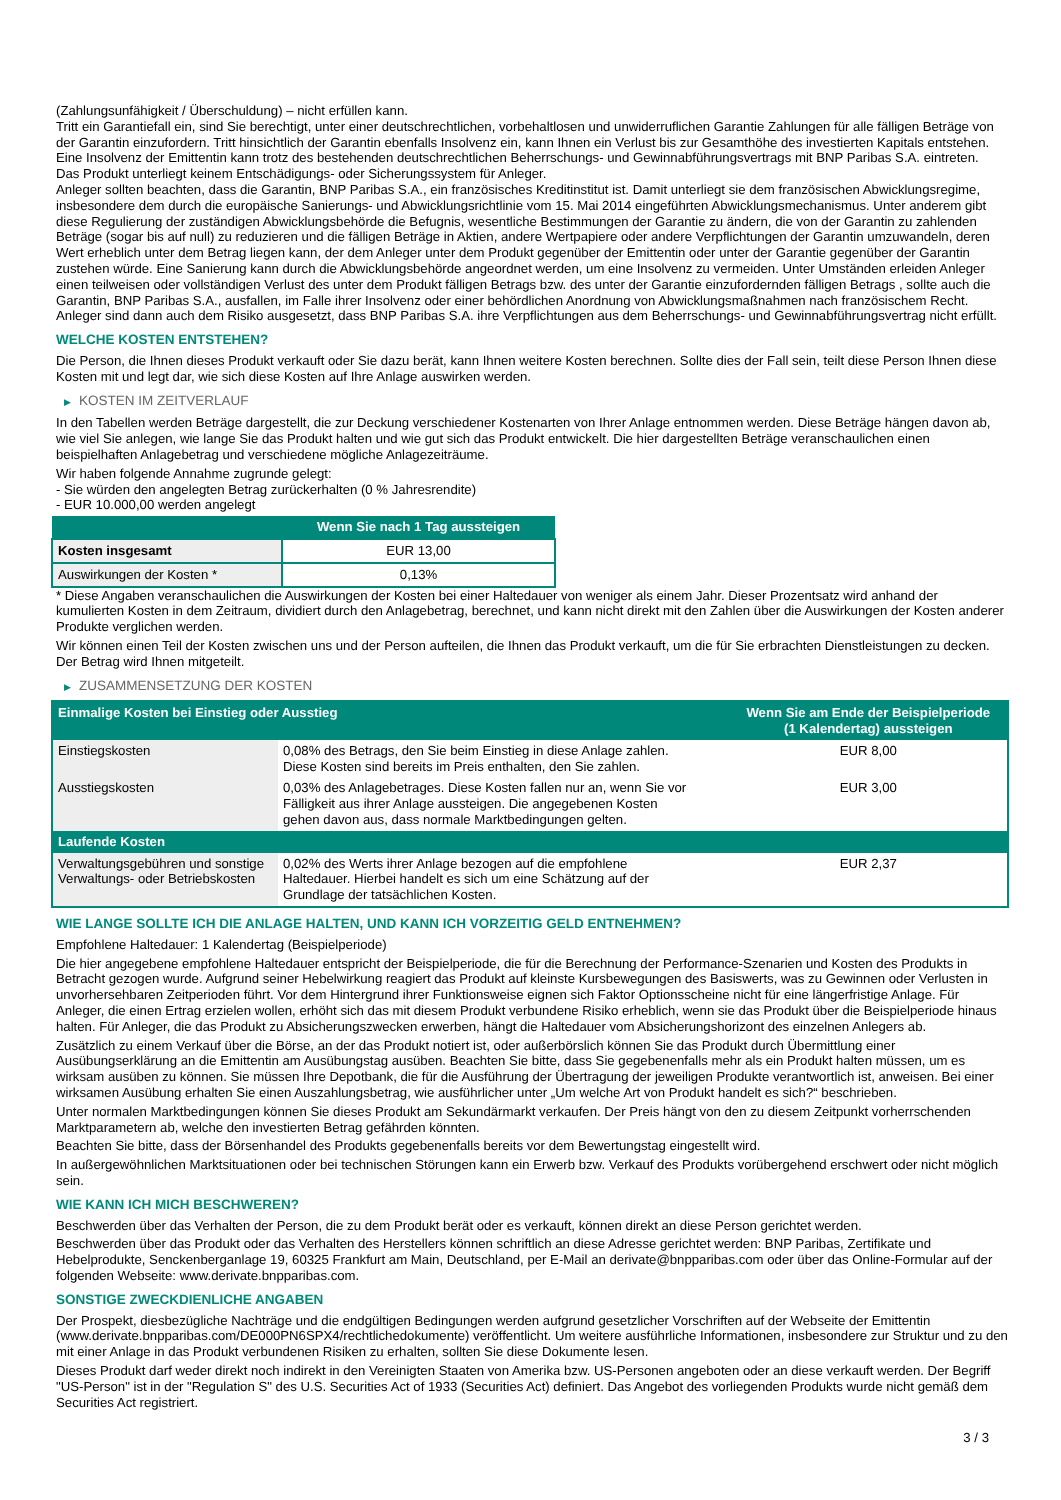(Zahlungsunfähigkeit / Überschuldung) – nicht erfüllen kann.
Tritt ein Garantiefall ein, sind Sie berechtigt, unter einer deutschrechtlichen, vorbehaltlosen und unwiderruflichen Garantie Zahlungen für alle fälligen Beträge von der Garantin einzufordern. Tritt hinsichtlich der Garantin ebenfalls Insolvenz ein, kann Ihnen ein Verlust bis zur Gesamthöhe des investierten Kapitals entstehen. Eine Insolvenz der Emittentin kann trotz des bestehenden deutschrechtlichen Beherrschungs- und Gewinnabführungsvertrags mit BNP Paribas S.A. eintreten.
Das Produkt unterliegt keinem Entschädigungs- oder Sicherungssystem für Anleger.
Anleger sollten beachten, dass die Garantin, BNP Paribas S.A., ein französisches Kreditinstitut ist. Damit unterliegt sie dem französischen Abwicklungsregime, insbesondere dem durch die europäische Sanierungs- und Abwicklungsrichtlinie vom 15. Mai 2014 eingeführten Abwicklungsmechanismus. Unter anderem gibt diese Regulierung der zuständigen Abwicklungsbehörde die Befugnis, wesentliche Bestimmungen der Garantie zu ändern, die von der Garantin zu zahlenden Beträge (sogar bis auf null) zu reduzieren und die fälligen Beträge in Aktien, andere Wertpapiere oder andere Verpflichtungen der Garantin umzuwandeln, deren Wert erheblich unter dem Betrag liegen kann, der dem Anleger unter dem Produkt gegenüber der Emittentin oder unter der Garantie gegenüber der Garantin zustehen würde. Eine Sanierung kann durch die Abwicklungsbehörde angeordnet werden, um eine Insolvenz zu vermeiden. Unter Umständen erleiden Anleger einen teilweisen oder vollständigen Verlust des unter dem Produkt fälligen Betrags bzw. des unter der Garantie einzufordernden fälligen Betrags , sollte auch die Garantin, BNP Paribas S.A., ausfallen, im Falle ihrer Insolvenz oder einer behördlichen Anordnung von Abwicklungsmaßnahmen nach französischem Recht. Anleger sind dann auch dem Risiko ausgesetzt, dass BNP Paribas S.A. ihre Verpflichtungen aus dem Beherrschungs- und Gewinnabführungsvertrag nicht erfüllt.
WELCHE KOSTEN ENTSTEHEN?
Die Person, die Ihnen dieses Produkt verkauft oder Sie dazu berät, kann Ihnen weitere Kosten berechnen. Sollte dies der Fall sein, teilt diese Person Ihnen diese Kosten mit und legt dar, wie sich diese Kosten auf Ihre Anlage auswirken werden.
▶ KOSTEN IM ZEITVERLAUF
In den Tabellen werden Beträge dargestellt, die zur Deckung verschiedener Kostenarten von Ihrer Anlage entnommen werden. Diese Beträge hängen davon ab, wie viel Sie anlegen, wie lange Sie das Produkt halten und wie gut sich das Produkt entwickelt. Die hier dargestellten Beträge veranschaulichen einen beispielhaften Anlagebetrag und verschiedene mögliche Anlagezeiträume.
Wir haben folgende Annahme zugrunde gelegt:
- Sie würden den angelegten Betrag zurückerhalten (0 % Jahresrendite)
- EUR 10.000,00 werden angelegt
| | Wenn Sie nach 1 Tag aussteigen |
| --- | --- |
| Kosten insgesamt | EUR 13,00 |
| Auswirkungen der Kosten * | 0,13% |
* Diese Angaben veranschaulichen die Auswirkungen der Kosten bei einer Haltedauer von weniger als einem Jahr. Dieser Prozentsatz wird anhand der kumulierten Kosten in dem Zeitraum, dividiert durch den Anlagebetrag, berechnet, und kann nicht direkt mit den Zahlen über die Auswirkungen der Kosten anderer Produkte verglichen werden.
Wir können einen Teil der Kosten zwischen uns und der Person aufteilen, die Ihnen das Produkt verkauft, um die für Sie erbrachten Dienstleistungen zu decken. Der Betrag wird Ihnen mitgeteilt.
▶ ZUSAMMENSETZUNG DER KOSTEN
| Einmalige Kosten bei Einstieg oder Ausstieg | | Wenn Sie am Ende der Beispielperiode (1 Kalendertag) aussteigen |
| --- | --- | --- |
| Einstiegskosten | 0,08% des Betrags, den Sie beim Einstieg in diese Anlage zahlen. Diese Kosten sind bereits im Preis enthalten, den Sie zahlen. | EUR 8,00 |
| Ausstiegskosten | 0,03% des Anlagebetrages. Diese Kosten fallen nur an, wenn Sie vor Fälligkeit aus ihrer Anlage aussteigen. Die angegebenen Kosten gehen davon aus, dass normale Marktbedingungen gelten. | EUR 3,00 |
| Laufende Kosten | | |
| Verwaltungsgebühren und sonstige Verwaltungs- oder Betriebskosten | 0,02% des Werts ihrer Anlage bezogen auf die empfohlene Haltedauer. Hierbei handelt es sich um eine Schätzung auf der Grundlage der tatsächlichen Kosten. | EUR 2,37 |
WIE LANGE SOLLTE ICH DIE ANLAGE HALTEN, UND KANN ICH VORZEITIG GELD ENTNEHMEN?
Empfohlene Haltedauer: 1 Kalendertag (Beispielperiode)
Die hier angegebene empfohlene Haltedauer entspricht der Beispielperiode, die für die Berechnung der Performance-Szenarien und Kosten des Produkts in Betracht gezogen wurde. Aufgrund seiner Hebelwirkung reagiert das Produkt auf kleinste Kursbewegungen des Basiswerts, was zu Gewinnen oder Verlusten in unvorhersehbaren Zeitperioden führt. Vor dem Hintergrund ihrer Funktionsweise eignen sich Faktor Optionsscheine nicht für eine längerfristige Anlage. Für Anleger, die einen Ertrag erzielen wollen, erhöht sich das mit diesem Produkt verbundene Risiko erheblich, wenn sie das Produkt über die Beispielperiode hinaus halten. Für Anleger, die das Produkt zu Absicherungszwecken erwerben, hängt die Haltedauer vom Absicherungshorizont des einzelnen Anlegers ab.
Zusätzlich zu einem Verkauf über die Börse, an der das Produkt notiert ist, oder außerbörslich können Sie das Produkt durch Übermittlung einer Ausübungserklärung an die Emittentin am Ausübungstag ausüben. Beachten Sie bitte, dass Sie gegebenenfalls mehr als ein Produkt halten müssen, um es wirksam ausüben zu können. Sie müssen Ihre Depotbank, die für die Ausführung der Übertragung der jeweiligen Produkte verantwortlich ist, anweisen. Bei einer wirksamen Ausübung erhalten Sie einen Auszahlungsbetrag, wie ausführlicher unter „Um welche Art von Produkt handelt es sich?“ beschrieben.
Unter normalen Marktbedingungen können Sie dieses Produkt am Sekundärmarkt verkaufen. Der Preis hängt von den zu diesem Zeitpunkt vorherrschenden Marktparametern ab, welche den investierten Betrag gefährden könnten.
Beachten Sie bitte, dass der Börsenhandel des Produkts gegebenenfalls bereits vor dem Bewertungstag eingestellt wird.
In außergewöhnlichen Marktsituationen oder bei technischen Störungen kann ein Erwerb bzw. Verkauf des Produkts vorübergehend erschwert oder nicht möglich sein.
WIE KANN ICH MICH BESCHWEREN?
Beschwerden über das Verhalten der Person, die zu dem Produkt berät oder es verkauft, können direkt an diese Person gerichtet werden.
Beschwerden über das Produkt oder das Verhalten des Herstellers können schriftlich an diese Adresse gerichtet werden: BNP Paribas, Zertifikate und Hebelprodukte, Senckenberganlage 19, 60325 Frankfurt am Main, Deutschland, per E-Mail an derivate@bnpparibas.com oder über das Online-Formular auf der folgenden Webseite: www.derivate.bnpparibas.com.
SONSTIGE ZWECKDIENLICHE ANGABEN
Der Prospekt, diesbezügliche Nachträge und die endgültigen Bedingungen werden aufgrund gesetzlicher Vorschriften auf der Webseite der Emittentin (www.derivate.bnpparibas.com/DE000PN6SPX4/rechtlichedokumente) veröffentlicht. Um weitere ausführliche Informationen, insbesondere zur Struktur und zu den mit einer Anlage in das Produkt verbundenen Risiken zu erhalten, sollten Sie diese Dokumente lesen.
Dieses Produkt darf weder direkt noch indirekt in den Vereinigten Staaten von Amerika bzw. US-Personen angeboten oder an diese verkauft werden. Der Begriff "US-Person" ist in der "Regulation S" des U.S. Securities Act of 1933 (Securities Act) definiert. Das Angebot des vorliegenden Produkts wurde nicht gemäß dem Securities Act registriert.
3 / 3